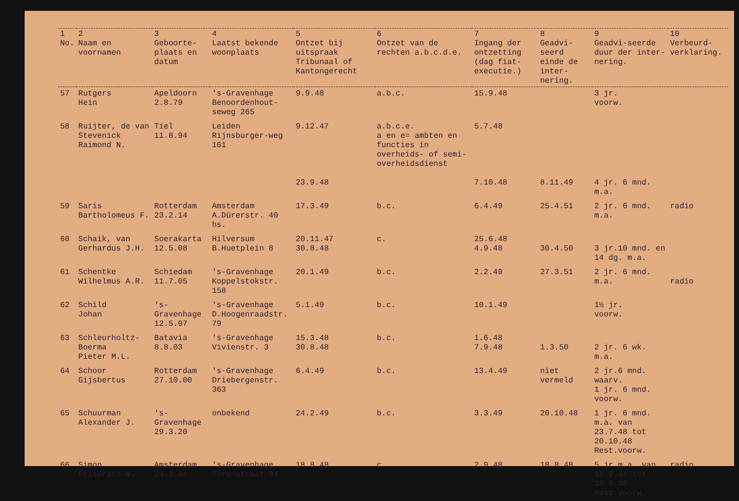| 1 No. | 2 Naam en voornamen | 3 Geboorte-plaats en datum | 4 Laatst bekende woonplaats | 5 Ontzet bij uitspraak Tribunaal of Kantongerecht | 6 Ontzet van de rechten a.b.c.d.e. | 7 Ingang der ontzetting (dag fiat-executie.) | 8 Geadvi-seerd einde de inter-nering. | 9 Geadvi-seerde duur der inter-nering. | 10 Verbeurd-verklaring. |
| --- | --- | --- | --- | --- | --- | --- | --- | --- | --- |
| 57 | Rutgers Hein | Apeldoorn 2.8.79 | 's-Gravenhage Benoordenhout-seweg 265 | 9.9.48 | a.b.c. | 15.9.48 | | 3 jr. voorw. | |
| 58 | Ruijter, de van Stevenick Raimond N. | Tiel 11.8.94 | Leiden Rijnsburger-weg 161 | 9.12.47 23.9.48 | a.b.c.e. a en e= ambten en functies in overheids- of semi-overheidsdienst | 5.7.48 7.10.48 | 8.11.49 | 4 jr. 6 mnd. m.a. | |
| 59 | Saris Bartholomeus F. | Rotterdam 23.2.14 | Amsterdam A.Dürerstr. 40 hs. | 17.3.49 | b.c. | 6.4.49 | 25.4.51 | 2 jr. 6 mnd. m.a. | radio |
| 60 | Schaik, van Gerhardus J.H. | Soerakarta 12.5.08 | Hilversum B.Huetplein 8 | 20.11.47 30.8.48 | c. | 25.6.48 4.9.48 | 30.4.50 | 3 jr.10 mnd. en 14 dg. m.a. | |
| 61 | Schentke Wilhelmus A.R. | Schiedam 11.7.05 | 's-Gravenhage Koppelstokstr. 158 | 20.1.49 | b.c. | 2.2.49 | 27.3.51 | 2 jr. 6 mnd. m.a. | radio |
| 62 | Schild Johan | 's-Gravenhage 12.5.07 | 's-Gravenhage D.Hoogenraadstr. 79 | 5.1.49 | b.c. | 10.1.49 | | 1½ jr. voorw. | |
| 63 | Schleurholtz-Boerma Pieter M.L. | Batavia 8.8.03 | 's-Gravenhage Vivienstr. 3 | 15.3.48 30.8.48 | b.c. | 1.6.48 7.9.48 | 1.3.50 | 2 jr. 6 wk. m.a. | |
| 64 | Schoor Gijsbertus | Rotterdam 27.10.00 | 's-Gravenhage Driebergenstr. 363 | 6.4.49 | b.c. | 13.4.49 | niet vermeld | 2 jr.6 mnd. waarv. 1 jr. 6 mnd. voorw. | |
| 65 | Schuurman Alexander J. | 's-Gravenhage 29.3.20 | onbekend | 24.2.49 | b.c. | 3.3.49 | 20.10.48 | 1 jr. 6 mnd. m.a. van 23.7.48 tot 20.10.48 Rest.voorw. | |
| 66 | Simon Friedrich W. | Amsterdam 24.3.84 | 's-Gravenhage Torenstraat 94 | 18.8.48 | c. | 2.9.48 | 18.8.48 | 5 jr.m.a. van 18.9.44 tot 18.8.48 Rest.voorw. | radio |